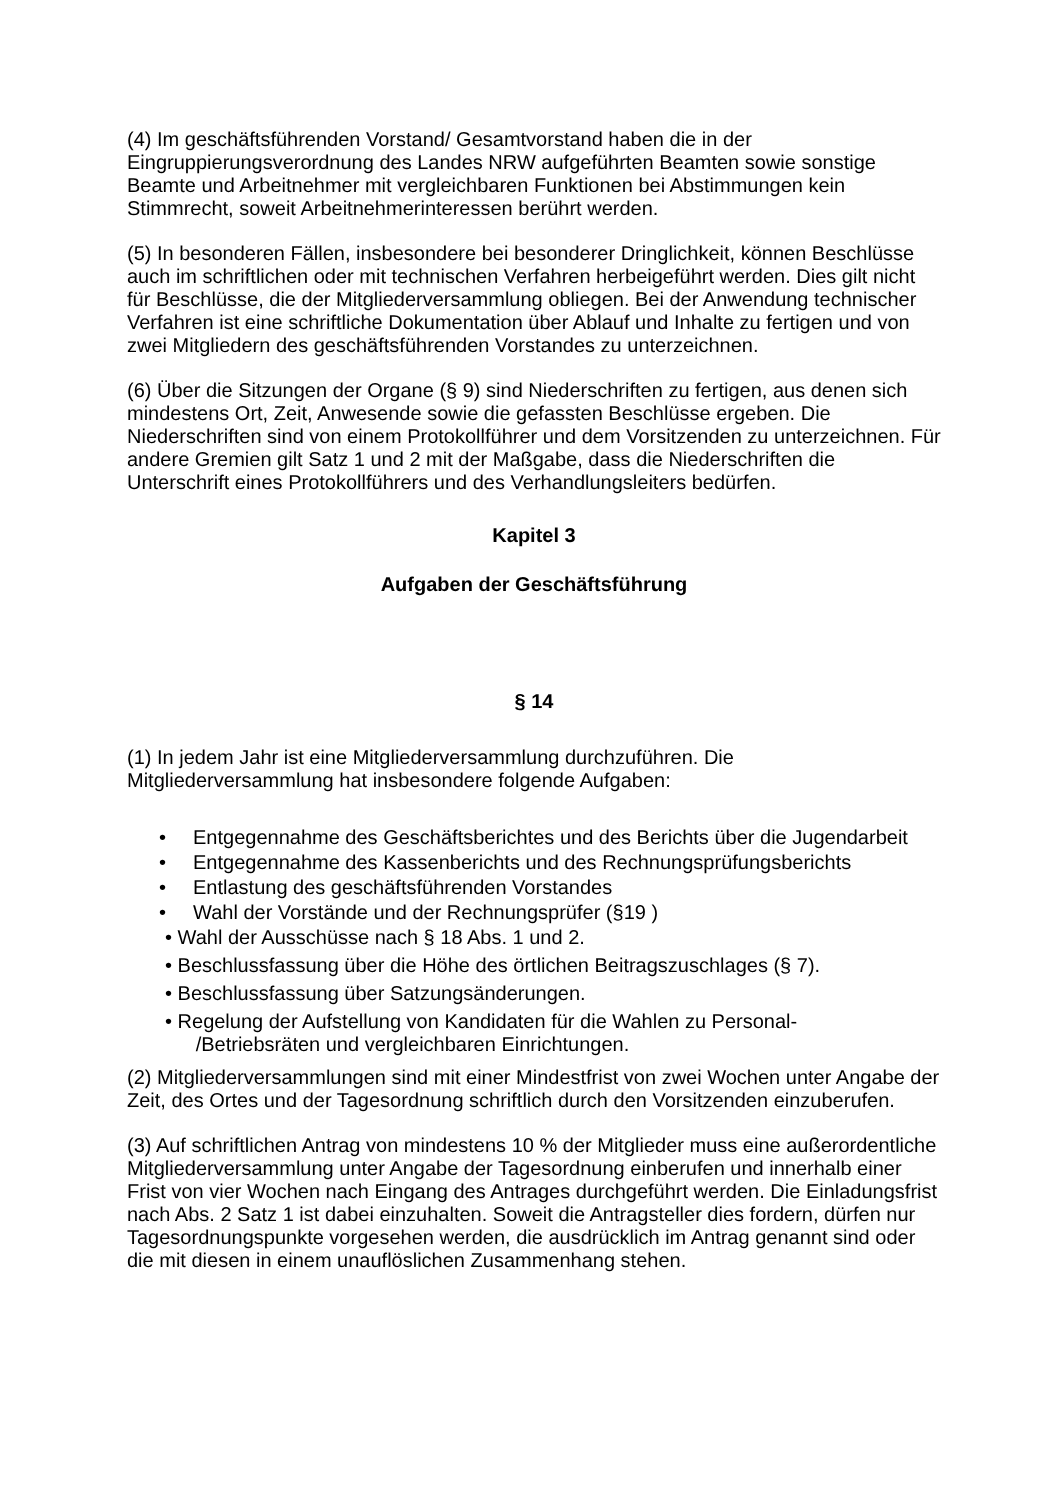(4) Im geschäftsführenden Vorstand/ Gesamtvorstand haben die in der Eingruppierungsverordnung des Landes NRW aufgeführten Beamten sowie sonstige Beamte und Arbeitnehmer mit vergleichbaren Funktionen bei Abstimmungen kein Stimmrecht, soweit Arbeitnehmerinteressen berührt werden.
(5) In besonderen Fällen, insbesondere bei besonderer Dringlichkeit, können Beschlüsse auch im schriftlichen oder mit technischen Verfahren herbeigeführt werden. Dies gilt nicht für Beschlüsse, die der Mitgliederversammlung obliegen. Bei der Anwendung technischer Verfahren ist eine schriftliche Dokumentation über Ablauf und Inhalte zu fertigen und von zwei Mitgliedern des geschäftsführenden Vorstandes zu unterzeichnen.
(6) Über die Sitzungen der Organe (§ 9) sind Niederschriften zu fertigen, aus denen sich mindestens Ort, Zeit, Anwesende sowie die gefassten Beschlüsse ergeben. Die Niederschriften sind von einem Protokollführer und dem Vorsitzenden zu unterzeichnen. Für andere Gremien gilt Satz 1 und 2 mit der Maßgabe, dass die Niederschriften die Unterschrift eines Protokollführers und des Verhandlungsleiters bedürfen.
Kapitel 3
Aufgaben der Geschäftsführung
§ 14
(1) In jedem Jahr ist eine Mitgliederversammlung durchzuführen. Die Mitgliederversammlung hat insbesondere folgende Aufgaben:
Entgegennahme des Geschäftsberichtes und des Berichts über die Jugendarbeit
Entgegennahme des Kassenberichts und des Rechnungsprüfungsberichts
Entlastung des geschäftsführenden Vorstandes
Wahl der Vorstände und der Rechnungsprüfer (§19 )
• Wahl der Ausschüsse nach § 18 Abs. 1 und 2.
• Beschlussfassung über die Höhe des örtlichen Beitragszuschlages (§ 7).
• Beschlussfassung über Satzungsänderungen.
• Regelung der Aufstellung von Kandidaten für die Wahlen zu Personal-
/Betriebsräten und vergleichbaren Einrichtungen.
(2) Mitgliederversammlungen sind mit einer Mindestfrist von zwei Wochen unter Angabe der Zeit, des Ortes und der Tagesordnung schriftlich durch den Vorsitzenden einzuberufen.
(3) Auf schriftlichen Antrag von mindestens 10 % der Mitglieder muss eine außerordentliche Mitgliederversammlung unter Angabe der Tagesordnung einberufen und innerhalb einer Frist von vier Wochen nach Eingang des Antrages durchgeführt werden. Die Einladungsfrist nach Abs. 2 Satz 1 ist dabei einzuhalten. Soweit die Antragsteller dies fordern, dürfen nur Tagesordnungspunkte vorgesehen werden, die ausdrücklich im Antrag genannt sind oder die mit diesen in einem unauflöslichen Zusammenhang stehen.